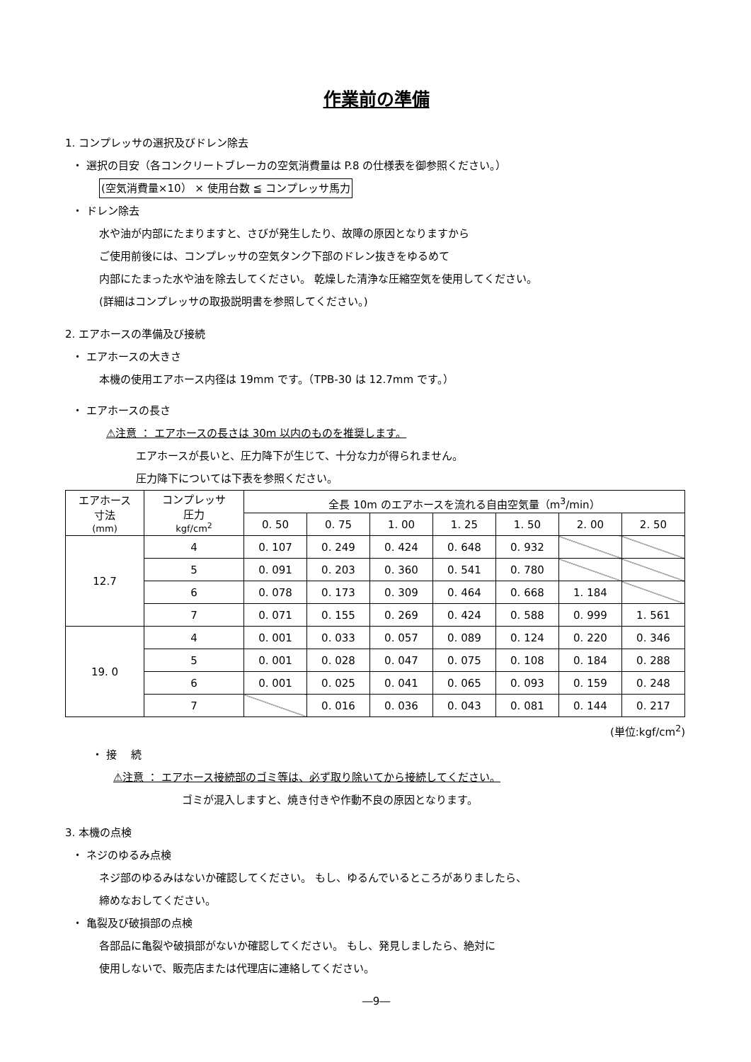作業前の準備
1. コンプレッサの選択及びドレン除去
・ 選択の目安（各コンクリートブレーカの空気消費量は P.8 の仕様表を御参照ください。）
(空気消費量×10） × 使用台数 ≦ コンプレッサ馬力
・ ドレン除去
水や油が内部にたまりますと、さびが発生したり、故障の原因となりますから
ご使用前後には、コンプレッサの空気タンク下部のドレン抜きをゆるめて
内部にたまった水や油を除去してください。 乾燥した清浄な圧縮空気を使用してください。
(詳細はコンプレッサの取扱説明書を参照してください。)
2. エアホースの準備及び接続
・ エアホースの大きさ
本機の使用エアホース内径は 19mm です。（TPB-30 は 12.7mm です。）
・ エアホースの長さ
⚠注意 ： エアホースの長さは 30m 以内のものを推奨します。
エアホースが長いと、圧力降下が生じて、十分な力が得られません。
圧力降下については下表を参照ください。
| エアホース 寸法 (mm) | コンプレッサ 圧力 kgf/cm<sup>2</sup> | 全長 10m のエアホースを流れる自由空気量（m<sup>3</sup>/min） | | | | | | |
| --- | --- | --- | --- | --- | --- | --- | --- | --- |
| | | 0. 50 | 0. 75 | 1. 00 | 1. 25 | 1. 50 | 2. 00 | 2. 50 |
| 12.7 | 4 | 0. 107 | 0. 249 | 0. 424 | 0. 648 | 0. 932 | | |
| | 5 | 0. 091 | 0. 203 | 0. 360 | 0. 541 | 0. 780 | | |
| | 6 | 0. 078 | 0. 173 | 0. 309 | 0. 464 | 0. 668 | 1. 184 | |
| | 7 | 0. 071 | 0. 155 | 0. 269 | 0. 424 | 0. 588 | 0. 999 | 1. 561 |
| 19. 0 | 4 | 0. 001 | 0. 033 | 0. 057 | 0. 089 | 0. 124 | 0. 220 | 0. 346 |
| | 5 | 0. 001 | 0. 028 | 0. 047 | 0. 075 | 0. 108 | 0. 184 | 0. 288 |
| | 6 | 0. 001 | 0. 025 | 0. 041 | 0. 065 | 0. 093 | 0. 159 | 0. 248 |
| | 7 | | 0. 016 | 0. 036 | 0. 043 | 0. 081 | 0. 144 | 0. 217 |
(単位:kgf/cm<sup>2</sup>)
・ 接　 続
⚠注意 ： エアホース接続部のゴミ等は、必ず取り除いてから接続してください。
ゴミが混入しますと、焼き付きや作動不良の原因となります。
3. 本機の点検
・ ネジのゆるみ点検
ネジ部のゆるみはないか確認してください。 もし、ゆるんでいるところがありましたら、
締めなおしてください。
・ 亀裂及び破損部の点検
各部品に亀裂や破損部がないか確認してください。 もし、発見しましたら、絶対に
使用しないで、販売店または代理店に連絡してください。
―9―